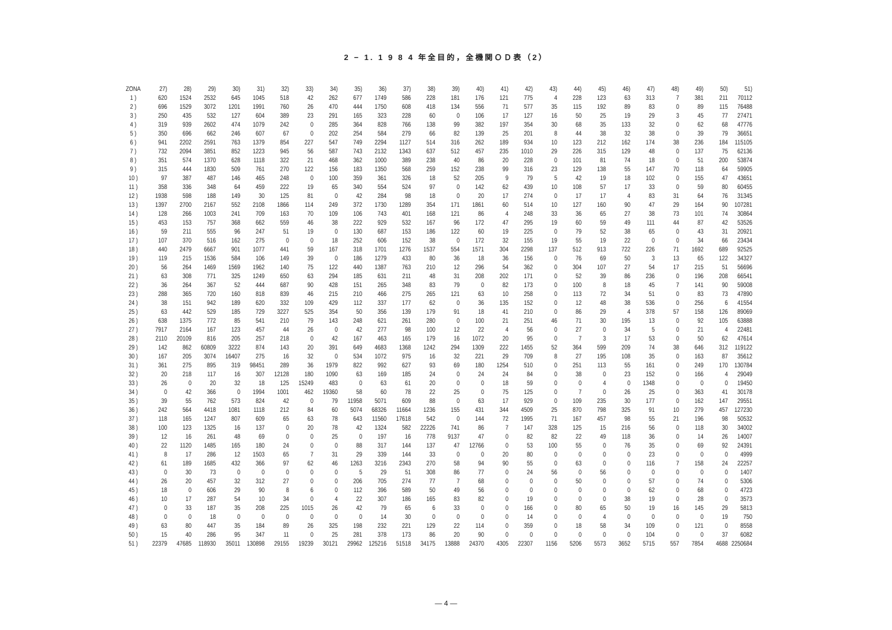2 − 1. 1 9 8 4 年全目的，全機関ＯＤ表（2）
| ZONA | 27) | 28) | 29) | 30) | 31) | 32) | 33) | 34) | 35) | 36) | 37) | 38) | 39) | 40) | 41) | 42) | 43) | 44) | 45) | 46) | 47) | 48) | 49) | 50) | 51) |
| --- | --- | --- | --- | --- | --- | --- | --- | --- | --- | --- | --- | --- | --- | --- | --- | --- | --- | --- | --- | --- | --- | --- | --- | --- | --- |
| 1 ) | 620 | 1524 | 2532 | 645 | 1045 | 518 | 42 | 262 | 677 | 1749 | 586 | 228 | 181 | 176 | 121 | 775 | 4 | 228 | 123 | 63 | 313 | 7 | 381 | 211 | 70112 |
| 2 ) | 696 | 1529 | 3072 | 1201 | 1991 | 760 | 26 | 470 | 444 | 1750 | 608 | 418 | 134 | 556 | 71 | 577 | 35 | 115 | 192 | 89 | 83 | 0 | 89 | 115 | 76488 |
| 3 ) | 250 | 435 | 532 | 127 | 604 | 389 | 23 | 291 | 165 | 323 | 228 | 60 | 0 | 106 | 17 | 127 | 16 | 50 | 25 | 19 | 29 | 3 | 45 | 77 | 27471 |
| 4 ) | 319 | 939 | 2602 | 474 | 1079 | 242 | 0 | 285 | 364 | 828 | 766 | 138 | 99 | 382 | 197 | 354 | 30 | 68 | 35 | 133 | 32 | 0 | 62 | 68 | 47776 |
| 5 ) | 350 | 696 | 662 | 246 | 607 | 67 | 0 | 202 | 254 | 584 | 279 | 66 | 82 | 139 | 25 | 201 | 8 | 44 | 38 | 32 | 38 | 0 | 39 | 79 | 36651 |
| 6 ) | 941 | 2202 | 2591 | 763 | 1379 | 854 | 227 | 547 | 749 | 2294 | 1127 | 514 | 316 | 262 | 189 | 934 | 10 | 123 | 212 | 162 | 174 | 38 | 236 | 184 | 115105 |
| 7 ) | 732 | 2094 | 3851 | 852 | 1223 | 945 | 56 | 587 | 743 | 2132 | 1343 | 637 | 512 | 457 | 235 | 1010 | 29 | 226 | 315 | 129 | 48 | 0 | 137 | 75 | 62136 |
| 8 ) | 351 | 574 | 1370 | 628 | 1118 | 322 | 21 | 468 | 362 | 1000 | 389 | 238 | 40 | 86 | 20 | 228 | 0 | 101 | 81 | 74 | 18 | 0 | 51 | 200 | 53874 |
| 9 ) | 315 | 444 | 1830 | 509 | 761 | 270 | 122 | 156 | 183 | 1350 | 568 | 259 | 152 | 238 | 99 | 316 | 23 | 129 | 138 | 55 | 147 | 70 | 118 | 64 | 59905 |
| 10 ) | 97 | 387 | 487 | 146 | 465 | 248 | 0 | 100 | 359 | 361 | 326 | 18 | 52 | 205 | 9 | 79 | 5 | 42 | 19 | 18 | 102 | 0 | 155 | 47 | 43651 |
| 11 ) | 358 | 336 | 348 | 64 | 459 | 222 | 19 | 65 | 340 | 554 | 524 | 97 | 0 | 142 | 62 | 439 | 10 | 108 | 57 | 17 | 33 | 0 | 59 | 80 | 60455 |
| 12 ) | 1938 | 598 | 188 | 149 | 30 | 125 | 81 | 0 | 42 | 284 | 98 | 18 | 0 | 20 | 17 | 274 | 0 | 17 | 17 | 4 | 83 | 31 | 64 | 76 | 31345 |
| 13 ) | 1397 | 2700 | 2167 | 552 | 2108 | 1866 | 114 | 249 | 372 | 1730 | 1289 | 354 | 171 | 1861 | 60 | 514 | 10 | 127 | 160 | 90 | 47 | 29 | 164 | 90 | 107281 |
| 14 ) | 128 | 266 | 1003 | 241 | 709 | 163 | 70 | 109 | 106 | 743 | 401 | 168 | 121 | 86 | 4 | 248 | 33 | 36 | 65 | 27 | 38 | 73 | 101 | 74 | 30864 |
| 15 ) | 453 | 153 | 757 | 368 | 662 | 559 | 46 | 38 | 222 | 929 | 532 | 167 | 96 | 172 | 47 | 295 | 19 | 60 | 59 | 49 | 111 | 44 | 87 | 42 | 53526 |
| 16 ) | 59 | 211 | 555 | 96 | 247 | 51 | 19 | 0 | 130 | 687 | 153 | 186 | 122 | 60 | 19 | 225 | 0 | 79 | 52 | 38 | 65 | 0 | 43 | 31 | 20921 |
| 17 ) | 107 | 370 | 516 | 162 | 275 | 0 | 0 | 18 | 252 | 606 | 152 | 38 | 0 | 172 | 32 | 155 | 19 | 55 | 19 | 22 | 0 | 0 | 34 | 66 | 23434 |
| 18 ) | 440 | 2479 | 6667 | 901 | 1077 | 441 | 59 | 167 | 318 | 1701 | 1276 | 1537 | 554 | 1571 | 304 | 2298 | 137 | 512 | 913 | 722 | 226 | 71 | 1692 | 689 | 92525 |
| 19 ) | 119 | 215 | 1536 | 584 | 106 | 149 | 39 | 0 | 186 | 1279 | 433 | 80 | 36 | 18 | 36 | 156 | 0 | 76 | 69 | 50 | 3 | 13 | 65 | 122 | 34327 |
| 20 ) | 56 | 264 | 1469 | 1569 | 1962 | 140 | 75 | 122 | 440 | 1387 | 763 | 210 | 12 | 296 | 54 | 362 | 0 | 304 | 107 | 27 | 54 | 17 | 215 | 51 | 56696 |
| 21 ) | 63 | 308 | 771 | 325 | 1249 | 650 | 63 | 294 | 185 | 631 | 211 | 48 | 31 | 208 | 202 | 171 | 0 | 52 | 39 | 86 | 236 | 0 | 196 | 208 | 66541 |
| 22 ) | 36 | 264 | 367 | 52 | 444 | 687 | 90 | 428 | 151 | 265 | 348 | 83 | 79 | 0 | 82 | 173 | 0 | 100 | 8 | 18 | 45 | 7 | 141 | 90 | 59008 |
| 23 ) | 288 | 365 | 720 | 160 | 818 | 839 | 46 | 215 | 210 | 466 | 275 | 265 | 121 | 63 | 10 | 258 | 0 | 113 | 72 | 34 | 51 | 0 | 83 | 73 | 47890 |
| 24 ) | 38 | 151 | 942 | 189 | 620 | 332 | 109 | 429 | 112 | 337 | 177 | 62 | 0 | 36 | 135 | 152 | 0 | 12 | 48 | 38 | 536 | 0 | 256 | 6 | 41554 |
| 25 ) | 63 | 442 | 529 | 185 | 729 | 3227 | 525 | 354 | 50 | 356 | 139 | 179 | 91 | 18 | 41 | 210 | 0 | 86 | 29 | 4 | 378 | 57 | 158 | 126 | 89069 |
| 26 ) | 638 | 1375 | 772 | 85 | 541 | 210 | 79 | 143 | 248 | 621 | 261 | 280 | 0 | 100 | 21 | 251 | 46 | 71 | 30 | 195 | 13 | 0 | 92 | 105 | 63888 |
| 27 ) | 7917 | 2164 | 167 | 123 | 457 | 44 | 26 | 0 | 42 | 277 | 98 | 100 | 12 | 22 | 4 | 56 | 0 | 27 | 0 | 34 | 5 | 0 | 21 | 4 | 22481 |
| 28 ) | 2110 | 20109 | 816 | 205 | 257 | 218 | 0 | 42 | 167 | 463 | 165 | 179 | 16 | 1072 | 20 | 95 | 0 | 7 | 3 | 17 | 53 | 0 | 50 | 62 | 47614 |
| 29 ) | 142 | 862 | 60809 | 3222 | 874 | 143 | 20 | 391 | 649 | 4683 | 1368 | 1242 | 294 | 1309 | 222 | 1455 | 52 | 364 | 599 | 209 | 74 | 38 | 646 | 312 | 119122 |
| 30 ) | 167 | 205 | 3074 | 16407 | 275 | 16 | 32 | 0 | 534 | 1072 | 975 | 16 | 32 | 221 | 29 | 709 | 8 | 27 | 195 | 108 | 35 | 0 | 163 | 87 | 35612 |
| 31 ) | 361 | 275 | 895 | 319 | 98451 | 289 | 36 | 1979 | 822 | 992 | 627 | 93 | 69 | 180 | 1254 | 510 | 0 | 251 | 113 | 55 | 161 | 0 | 249 | 170 | 130784 |
| 32 ) | 20 | 218 | 117 | 16 | 307 | 12128 | 180 | 1090 | 63 | 169 | 185 | 24 | 0 | 24 | 24 | 84 | 0 | 38 | 0 | 23 | 152 | 0 | 166 | 4 | 29049 |
| 33 ) | 26 | 0 | 20 | 32 | 18 | 125 | 15249 | 483 | 0 | 63 | 61 | 20 | 0 | 0 | 18 | 59 | 0 | 0 | 4 | 0 | 1348 | 0 | 0 | 0 | 19450 |
| 34 ) | 0 | 42 | 366 | 0 | 1994 | 1001 | 462 | 19360 | 58 | 60 | 78 | 22 | 25 | 0 | 75 | 125 | 0 | 7 | 0 | 26 | 25 | 0 | 363 | 41 | 30178 |
| 35 ) | 39 | 55 | 762 | 573 | 824 | 42 | 0 | 79 | 11958 | 5071 | 609 | 88 | 0 | 63 | 17 | 929 | 0 | 109 | 235 | 30 | 177 | 0 | 162 | 147 | 29551 |
| 36 ) | 242 | 564 | 4418 | 1081 | 1118 | 212 | 84 | 60 | 5074 | 68326 | 11664 | 1236 | 155 | 431 | 344 | 4509 | 25 | 870 | 798 | 325 | 91 | 10 | 279 | 457 | 127230 |
| 37 ) | 118 | 165 | 1247 | 807 | 609 | 65 | 63 | 78 | 643 | 11560 | 17618 | 542 | 0 | 144 | 72 | 1995 | 71 | 167 | 457 | 98 | 55 | 21 | 196 | 98 | 50532 |
| 38 ) | 100 | 123 | 1325 | 16 | 137 | 0 | 20 | 78 | 42 | 1324 | 582 | 22226 | 741 | 86 | 7 | 147 | 328 | 125 | 15 | 216 | 56 | 0 | 118 | 30 | 34002 |
| 39 ) | 12 | 16 | 261 | 48 | 69 | 0 | 0 | 25 | 0 | 197 | 16 | 778 | 9137 | 47 | 0 | 82 | 82 | 22 | 49 | 118 | 36 | 0 | 14 | 26 | 14007 |
| 40 ) | 22 | 1120 | 1485 | 165 | 180 | 24 | 0 | 0 | 88 | 317 | 144 | 137 | 47 | 12766 | 0 | 53 | 100 | 55 | 0 | 76 | 35 | 0 | 69 | 92 | 24391 |
| 41 ) | 8 | 17 | 286 | 12 | 1503 | 65 | 7 | 31 | 29 | 339 | 144 | 33 | 0 | 0 | 20 | 80 | 0 | 0 | 0 | 0 | 23 | 0 | 0 | 0 | 4999 |
| 42 ) | 61 | 189 | 1685 | 432 | 366 | 97 | 62 | 46 | 1263 | 3216 | 2343 | 270 | 58 | 94 | 90 | 55 | 0 | 63 | 0 | 0 | 116 | 7 | 158 | 24 | 22257 |
| 43 ) | 0 | 30 | 73 | 0 | 0 | 0 | 0 | 0 | 5 | 29 | 51 | 308 | 86 | 77 | 0 | 24 | 56 | 0 | 56 | 0 | 0 | 0 | 0 | 0 | 1407 |
| 44 ) | 26 | 20 | 457 | 32 | 312 | 27 | 0 | 0 | 206 | 705 | 274 | 77 | 7 | 68 | 0 | 0 | 0 | 50 | 0 | 0 | 57 | 0 | 74 | 0 | 5306 |
| 45 ) | 18 | 0 | 606 | 29 | 90 | 8 | 6 | 0 | 112 | 396 | 589 | 50 | 49 | 56 | 0 | 0 | 0 | 0 | 0 | 0 | 62 | 0 | 68 | 0 | 4723 |
| 46 ) | 10 | 17 | 287 | 54 | 10 | 34 | 0 | 4 | 22 | 307 | 186 | 165 | 83 | 82 | 0 | 19 | 0 | 0 | 0 | 38 | 19 | 0 | 28 | 0 | 3573 |
| 47 ) | 0 | 33 | 187 | 35 | 208 | 225 | 1015 | 26 | 42 | 79 | 65 | 6 | 33 | 0 | 0 | 166 | 0 | 80 | 65 | 50 | 19 | 16 | 145 | 29 | 5813 |
| 48 ) | 0 | 0 | 18 | 0 | 0 | 0 | 0 | 0 | 0 | 14 | 30 | 0 | 0 | 0 | 0 | 14 | 0 | 0 | 4 | 0 | 0 | 0 | 0 | 19 | 750 |
| 49 ) | 63 | 80 | 447 | 35 | 184 | 89 | 26 | 325 | 198 | 232 | 221 | 129 | 22 | 114 | 0 | 359 | 0 | 18 | 58 | 34 | 109 | 0 | 121 | 0 | 8558 |
| 50 ) | 15 | 40 | 286 | 95 | 347 | 11 | 0 | 25 | 281 | 378 | 173 | 86 | 20 | 90 | 0 | 0 | 0 | 0 | 0 | 0 | 104 | 0 | 0 | 37 | 6082 |
| 51 ) | 22379 | 47685 | 118930 | 35011 | 130898 | 29155 | 19239 | 30121 | 29962 | 125216 | 51518 | 34175 | 13888 | 24370 | 4305 | 22307 | 1156 | 5206 | 5573 | 3652 | 5715 | 557 | 7854 | 4688 | 2250684 |
— 4 —